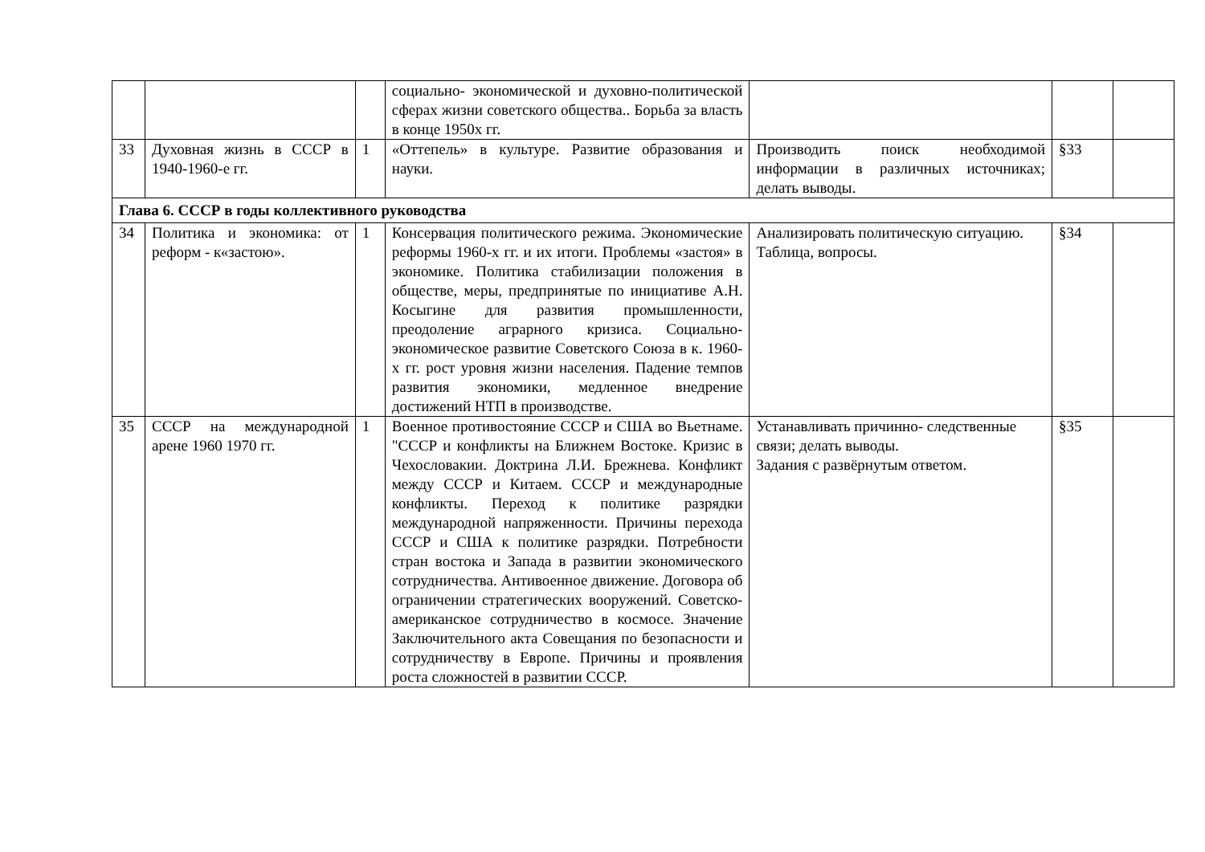| | | | социально- экономической и духовно-политической сферах жизни советского общества.. Борьба за власть в конце 1950х гг. | | | |
| 33 | Духовная жизнь в СССР в 1940-1960-е гг. | 1 | «Оттепель» в культуре. Развитие образования и науки. | Производить поиск необходимой информации в различных источниках; делать выводы. | §33 | |
| Глава 6. СССР в годы коллективного руководства | | | | | | |
| 34 | Политика и экономика: от реформ - к«застою». | 1 | Консервация политического режима. Экономические реформы 1960-х гг. и их итоги. Проблемы «застоя» в экономике. Политика стабилизации положения в обществе, меры, предпринятые по инициативе А.Н. Косыгине для развития промышленности, преодоление аграрного кризиса. Социально- экономическое развитие Советского Союза в к. 1960-х гг. рост уровня жизни населения. Падение темпов развития экономики, медленное внедрение достижений НТП в производстве. | Анализировать политическую ситуацию. Таблица, вопросы. | §34 | |
| 35 | СССР на международной арене 1960 1970 гг. | 1 | Военное противостояние СССР и США во Вьетнаме. "СССР и конфликты на Ближнем Востоке. Кризис в Чехословакии. Доктрина Л.И. Брежнева. Конфликт между СССР и Китаем. СССР и международные конфликты. Переход к политике разрядки международной напряженности. Причины перехода СССР и США к политике разрядки. Потребности стран востока и Запада в развитии экономического сотрудничества. Антивоенное движение. Договора об ограничении стратегических вооружений. Советско- американское сотрудничество в космосе. Значение Заключительного акта Совещания по безопасности и сотрудничеству в Европе. Причины и проявления роста сложностей в развитии СССР. | Устанавливать причинно- следственные связи; делать выводы. Задания с развёрнутым ответом. | §35 | |